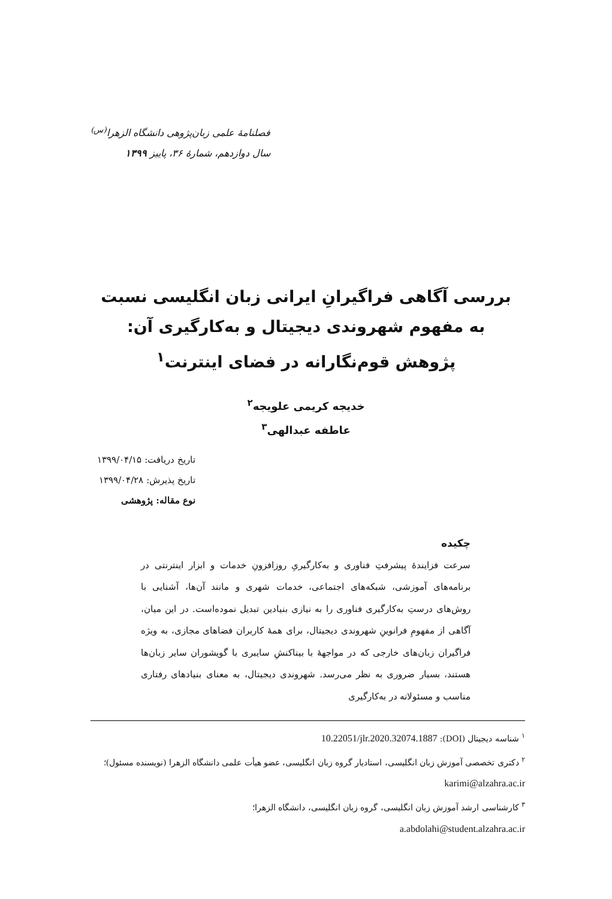فصلنامهٔ علمی زبان‌پژوهی دانشگاه الزهرا<sup>(س)</sup>
سال دوازدهم، شمارهٔ ۳۶، پاییز ۱۳۹۹
بررسی آگاهی فراگیرانِ ایرانی زبان انگلیسی نسبت
به مفهوم شهروندی دیجیتال و به‌کارگیری آن:
پژوهش قوم‌نگارانه در فضای اینترنت<sup>۱</sup>
خدیجه کریمی علویجه<sup>۲</sup>
عاطفه عبدالهی<sup>۳</sup>
تاریخ دریافت: ۱۳۹۹/۰۴/۱۵
تاریخ پذیرش: ۱۳۹۹/۰۴/۲۸
نوع مقاله: پژوهشی
چکیده
سرعت فزایندهٔ پیشرفتِ فناوری و به‌کارگیریِ روزافزونِ خدمات و ابزار اینترنتی در برنامه‌های آموزشی، شبکه‌های اجتماعی، خدمات شهری و مانند آن‌ها، آشنایی با روش‌های درستِ به‌کارگیری فناوری را به نیازی بنیادین تبدیل نموده‌است. در این میان، آگاهی از مفهومِ فرانوینِ شهروندی دیجیتال، برای همهٔ کاربران فضاهای مجازی، به ویژه فراگیران زبان‌های خارجی که در مواجههٔ با بیناکنشِ سایبری با گویشوران سایر زبان‌ها هستند، بسیار ضروری به نظر می‌رسد. شهروندی دیجیتال، به معنای بنیادهای رفتاری مناسب و مسئولانه در به‌کارگیری
<sup>۱</sup> شناسه دیجیتال (DOI): 10.22051/jlr.2020.32074.1887
<sup>۲</sup> دکتری تخصصی آموزش زبان انگلیسی، استادیار گروه زبان انگلیسی، عضو هیأت علمی دانشگاه الزهرا (نویسنده مسئول)؛ karimi@alzahra.ac.ir
<sup>۳</sup> کارشناسی ارشد آموزش زبان انگلیسی، گروه زبان انگلیسی، دانشگاه الزهرا؛
a.abdolahi@student.alzahra.ac.ir